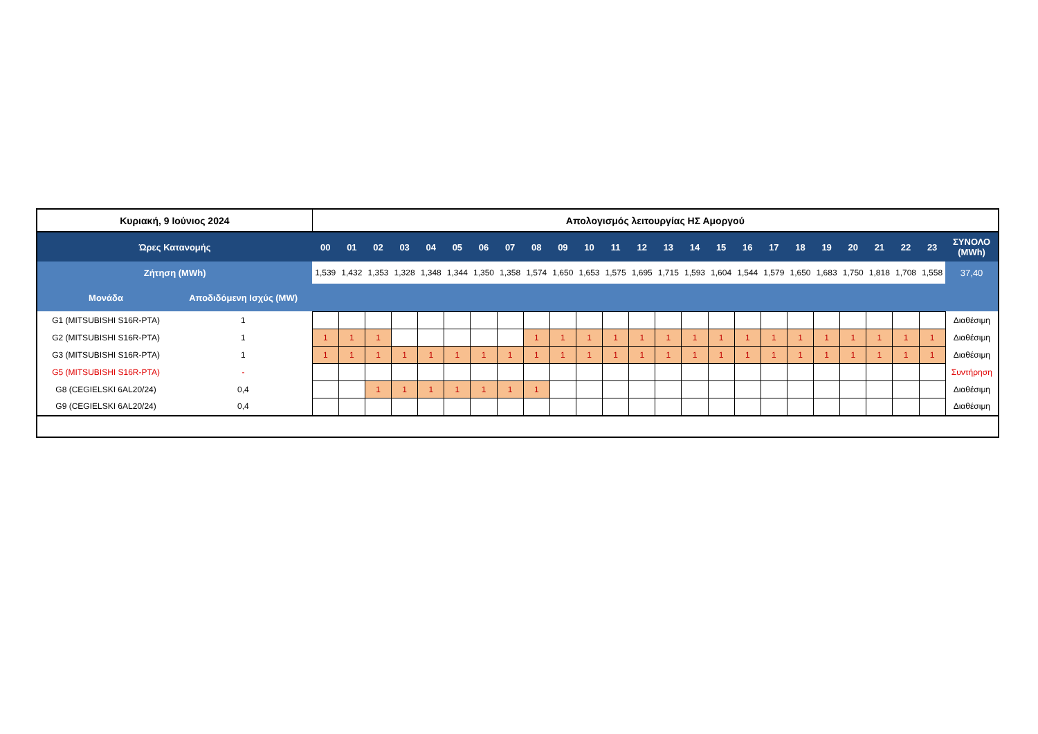| Κυριακή, 9 Ιούνιος 2024 | | Απολογισμός λειτουργίας ΗΣ Αμοργού | | | | | | | | | | | | | | | | | | | | | | | | |
| Ώρες Κατανομής | | 00 | 01 | 02 | 03 | 04 | 05 | 06 | 07 | 08 | 09 | 10 | 11 | 12 | 13 | 14 | 15 | 16 | 17 | 18 | 19 | 20 | 21 | 22 | 23 | ΣΥΝΟΛΟ (MWh) |
| Ζήτηση (MWh) | | 1,539 | 1,432 | 1,353 | 1,328 | 1,348 | 1,344 | 1,350 | 1,358 | 1,574 | 1,650 | 1,653 | 1,575 | 1,695 | 1,715 | 1,593 | 1,604 | 1,544 | 1,579 | 1,650 | 1,683 | 1,750 | 1,818 | 1,708 | 1,558 | 37,40 |
| Μονάδα | Αποδιδόμενη Ισχύς (MW) | | | | | | | | | | | | | | | | | | | | | | | | | |
| G1 (MITSUBISHI S16R-PTA) | 1 | | | | | | | | | | | | | | | | | | | | | | | | | Διαθέσιμη |
| G2 (MITSUBISHI S16R-PTA) | 1 | 1 | 1 | 1 | | | | | | 1 | 1 | 1 | 1 | 1 | 1 | 1 | 1 | 1 | 1 | 1 | 1 | 1 | 1 | 1 | 1 | Διαθέσιμη |
| G3 (MITSUBISHI S16R-PTA) | 1 | 1 | 1 | 1 | 1 | 1 | 1 | 1 | 1 | 1 | 1 | 1 | 1 | 1 | 1 | 1 | 1 | 1 | 1 | 1 | 1 | 1 | 1 | 1 | 1 | Διαθέσιμη |
| G5 (MITSUBISHI S16R-PTA) | - | | | | | | | | | | | | | | | | | | | | | | | | | Συντήρηση |
| G8 (CEGIELSKI 6AL20/24) | 0,4 | | | 1 | 1 | 1 | 1 | 1 | 1 | 1 | | | | | | | | | | | | | | | | Διαθέσιμη |
| G9 (CEGIELSKI 6AL20/24) | 0,4 | | | | | | | | | | | | | | | | | | | | | | | | | Διαθέσιμη |